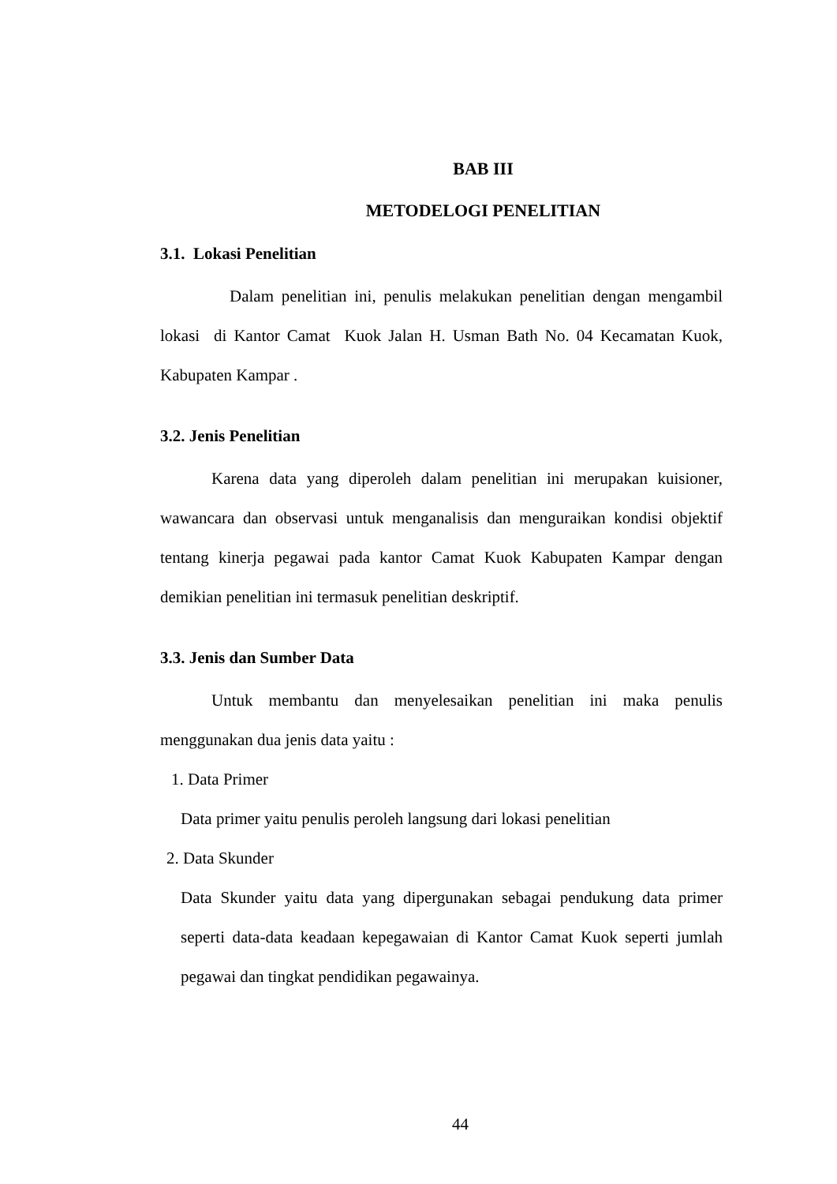BAB III
METODELOGI PENELITIAN
3.1. Lokasi Penelitian
Dalam penelitian ini, penulis melakukan penelitian dengan mengambil lokasi di Kantor Camat Kuok Jalan H. Usman Bath No. 04 Kecamatan Kuok, Kabupaten Kampar .
3.2. Jenis Penelitian
Karena data yang diperoleh dalam penelitian ini merupakan kuisioner, wawancara dan observasi untuk menganalisis dan menguraikan kondisi objektif tentang kinerja pegawai pada kantor Camat Kuok Kabupaten Kampar dengan demikian penelitian ini termasuk penelitian deskriptif.
3.3. Jenis dan Sumber Data
Untuk membantu dan menyelesaikan penelitian ini maka penulis menggunakan dua jenis data yaitu :
1. Data Primer
Data primer yaitu penulis peroleh langsung dari lokasi penelitian
2. Data Skunder
Data Skunder yaitu data yang dipergunakan sebagai pendukung data primer seperti data-data keadaan kepegawaian di Kantor Camat Kuok seperti jumlah pegawai dan tingkat pendidikan pegawainya.
44